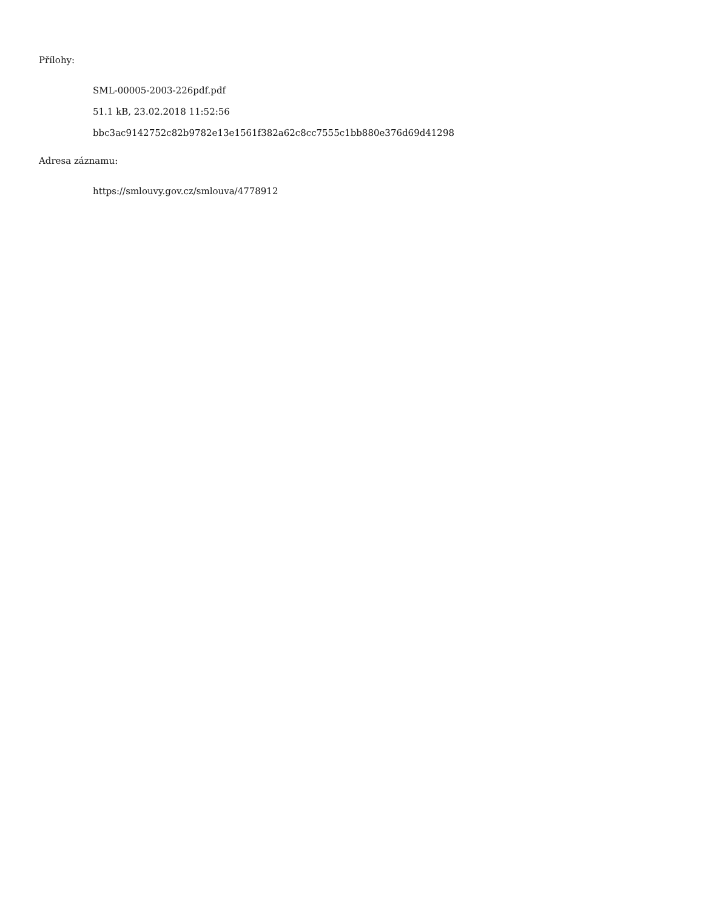Přílohy:
SML-00005-2003-226pdf.pdf
51.1 kB, 23.02.2018 11:52:56
bbc3ac9142752c82b9782e13e1561f382a62c8cc7555c1bb880e376d69d41298
Adresa záznamu:
https://smlouvy.gov.cz/smlouva/4778912